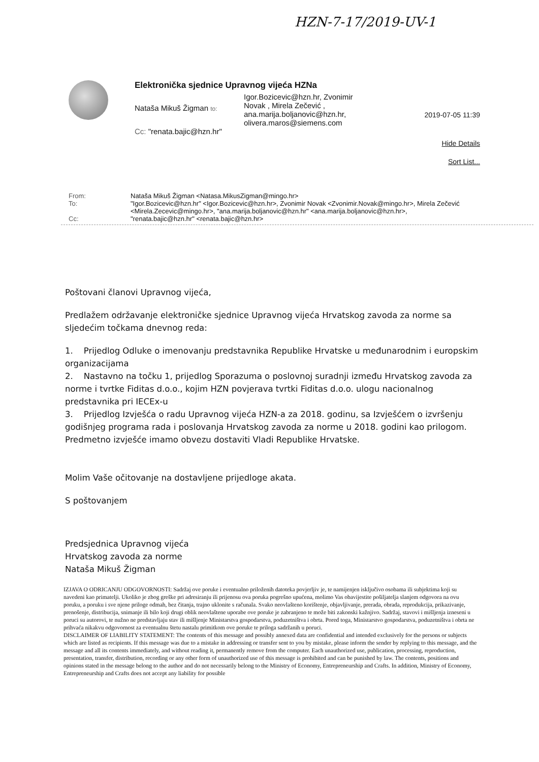HZN-7-17/2019-UV-1
Elektronička sjednice Upravnog vijeća HZNa
Nataša Mikuš Žigman to:
Igor.Bozicevic@hzn.hr, Zvonimir
Novak , Mirela Zečević ,
ana.marija.boljanovic@hzn.hr,
olivera.maros@siemens.com
Cc: "renata.bajic@hzn.hr"
2019-07-05 11:39
Hide Details
Sort List...
From: Nataša Mikuš Žigman <Natasa.MikusZigman@mingo.hr>
To: "Igor.Bozicevic@hzn.hr" <Igor.Bozicevic@hzn.hr>, Zvonimir Novak <Zvonimir.Novak@mingo.hr>, Mirela Zečević <Mirela.Zecevic@mingo.hr>, "ana.marija.boljanovic@hzn.hr" <ana.marija.boljanovic@hzn.hr>,
Cc: "renata.bajic@hzn.hr" <renata.bajic@hzn.hr>
Poštovani članovi Upravnog vijeća,
Predlažem održavanje elektroničke sjednice Upravnog vijeća Hrvatskog zavoda za norme sa sljedećim točkama dnevnog reda:
1. Prijedlog Odluke o imenovanju predstavnika Republike Hrvatske u međunarodnim i europskim organizacijama
2. Nastavno na točku 1, prijedlog Sporazuma o poslovnoj suradnji između Hrvatskog zavoda za norme i tvrtke Fiditas d.o.o., kojim HZN povjerava tvrtki Fiditas d.o.o. ulogu nacionalnog predstavnika pri IECEx-u
3. Prijedlog Izvješća o radu Upravnog vijeća HZN-a za 2018. godinu, sa Izvješćem o izvršenju godišnjeg programa rada i poslovanja Hrvatskog zavoda za norme u 2018. godini kao prilogom. Predmetno izvješće imamo obvezu dostaviti Vladi Republike Hrvatske.
Molim Vaše očitovanje na dostavljene prijedloge akata.
S poštovanjem
Predsjednica Upravnog vijeća
Hrvatskog zavoda za norme
Nataša Mikuš Žigman
IZJAVA O ODRICANJU ODGOVORNOSTI: Sadržaj ove poruke i eventualno priloženih datoteka povjerljiv je, te namijenjen isključivo osobama ili subjektima koji su navedeni kao primatelji. Ukoliko je zbog greške pri adresiranju ili prijenosu ova poruka pogrešno upućena, molimo Vas obavijestite pošiljatelja slanjem odgovora na ovu poruku, a poruku i sve njene priloge odmah, bez čitanja, trajno uklonite s računala. Svako neovlašteno korištenje, objavljivanje, prerada, obrada, reprodukcija, prikazivanje, prenošenje, distribucija, snimanje ili bilo koji drugi oblik neovlaštene uporabe ove poruke je zabranjeno te može biti zakonski kažnjivo. Sadržaj, stavovi i mišljenja izneseni u poruci su autorovi, te nužno ne predstavljaju stav ili mišljenje Ministarstva gospodarstva, poduzetništva i obrta. Pored toga, Ministarstvo gospodarstva, poduzetništva i obrta ne prihvaća nikakvu odgovornost za eventualnu štetu nastalu primitkom ove poruke te priloga sadržanih u poruci.
DISCLAIMER OF LIABILITY STATEMENT: The contents of this message and possibly annexed data are confidential and intended exclusively for the persons or subjects which are listed as recipients. If this message was due to a mistake in addressing or transfer sent to you by mistake, please inform the sender by replying to this message, and the message and all its contents immediately, and without reading it, permanently remove from the computer. Each unauthorized use, publication, processing, reproduction, presentation, transfer, distribution, recording or any other form of unauthorized use of this message is prohibited and can be punished by law. The contents, positions and opinions stated in the message belong to the author and do not necessarily belong to the Ministry of Economy, Entrepreneurship and Crafts. In addition, Ministry of Economy, Entrepreneurship and Crafts does not accept any liability for possible